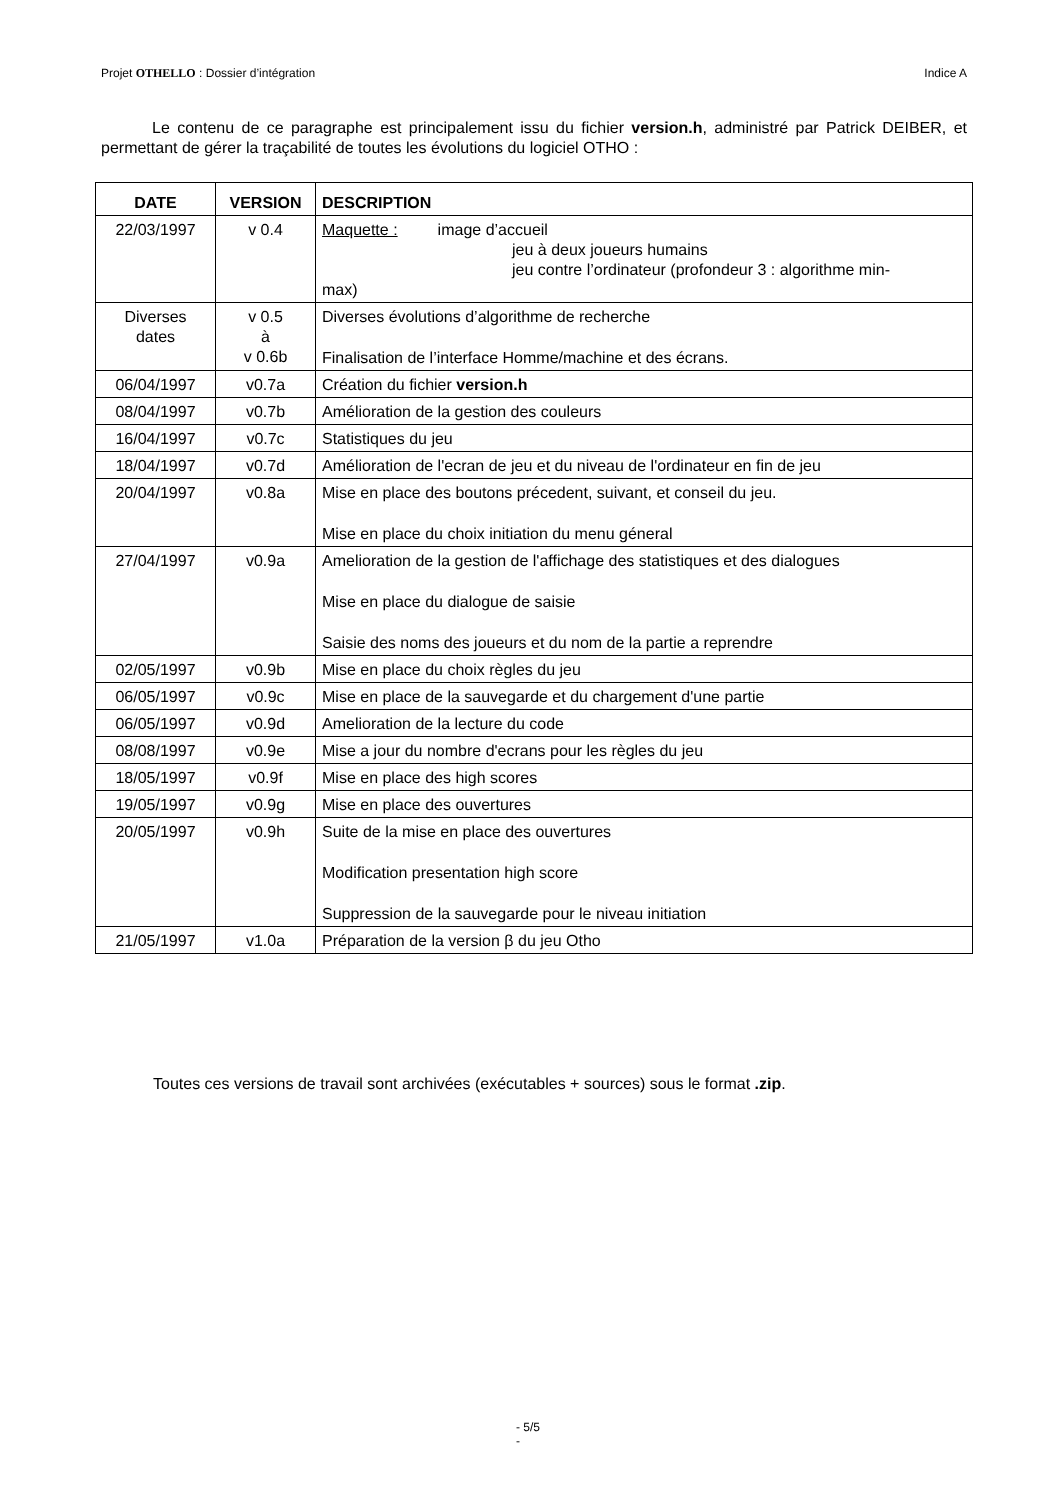Projet OTHELLO : Dossier d’intégration Indice A
Le contenu de ce paragraphe est principalement issu du fichier version.h, administré par Patrick DEIBER, et permettant de gérer la traçabilité de toutes les évolutions du logiciel OTHO :
| DATE | VERSION | DESCRIPTION |
| --- | --- | --- |
| 22/03/1997 | v 0.4 | Maquette : image d’accueil jeu à deux joueurs humains jeu contre l’ordinateur (profondeur 3 : algorithme min- max) |
| Diverses dates | v 0.5 à v 0.6b | Diverses évolutions d’algorithme de recherche Finalisation de l’interface Homme/machine et des écrans. |
| 06/04/1997 | v0.7a | Création du fichier version.h |
| 08/04/1997 | v0.7b | Amélioration de la gestion des couleurs |
| 16/04/1997 | v0.7c | Statistiques du jeu |
| 18/04/1997 | v0.7d | Amélioration de l'ecran de jeu et du niveau de l'ordinateur en fin de jeu |
| 20/04/1997 | v0.8a | Mise en place des boutons précedent, suivant, et conseil du jeu. Mise en place du choix initiation du menu géneral |
| 27/04/1997 | v0.9a | Amelioration de la gestion de l'affichage des statistiques et des dialogues Mise en place du dialogue de saisie Saisie des noms des joueurs et du nom de la partie a reprendre |
| 02/05/1997 | v0.9b | Mise en place du choix règles du jeu |
| 06/05/1997 | v0.9c | Mise en place de la sauvegarde et du chargement d'une partie |
| 06/05/1997 | v0.9d | Amelioration de la lecture du code |
| 08/08/1997 | v0.9e | Mise a jour du nombre d'ecrans pour les règles du jeu |
| 18/05/1997 | v0.9f | Mise en place des high scores |
| 19/05/1997 | v0.9g | Mise en place des ouvertures |
| 20/05/1997 | v0.9h | Suite de la mise en place des ouvertures Modification presentation high score Suppression de la sauvegarde pour le niveau initiation |
| 21/05/1997 | v1.0a | Préparation de la version β du jeu Otho |
Toutes ces versions de travail sont archivées (exécutables + sources) sous le format .zip.
- 5/5
-